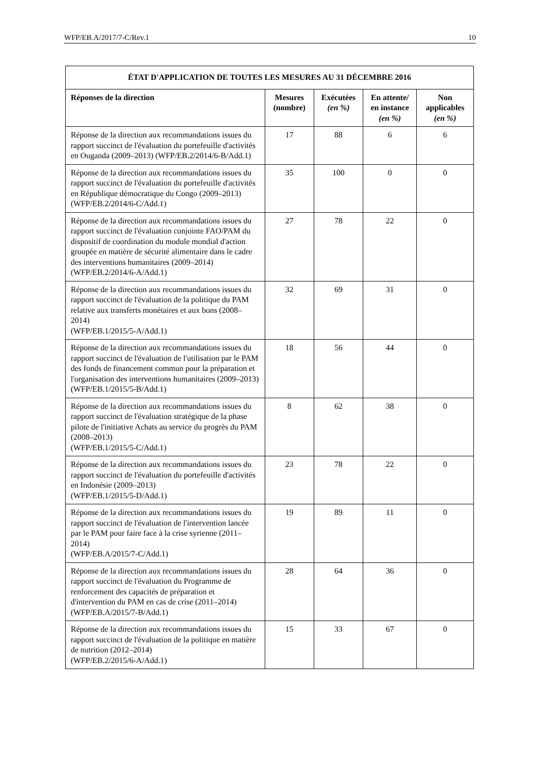WFP/EB.A/2017/7-C/Rev.1 10
| ÉTAT D'APPLICATION DE TOUTES LES MESURES AU 31 DÉCEMBRE 2016 | | | | |
| --- | --- | --- | --- | --- |
| Réponses de la direction | Mesures (nombre) | Exécutées (en %) | En attente/ en instance (en %) | Non applicables (en %) |
| Réponse de la direction aux recommandations issues du rapport succinct de l'évaluation du portefeuille d'activités en Ouganda (2009–2013) (WFP/EB.2/2014/6-B/Add.1) | 17 | 88 | 6 | 6 |
| Réponse de la direction aux recommandations issues du rapport succinct de l'évaluation du portefeuille d'activités en République démocratique du Congo (2009–2013) (WFP/EB.2/2014/6-C/Add.1) | 35 | 100 | 0 | 0 |
| Réponse de la direction aux recommandations issues du rapport succinct de l'évaluation conjointe FAO/PAM du dispositif de coordination du module mondial d'action groupée en matière de sécurité alimentaire dans le cadre des interventions humanitaires (2009–2014) (WFP/EB.2/2014/6-A/Add.1) | 27 | 78 | 22 | 0 |
| Réponse de la direction aux recommandations issues du rapport succinct de l'évaluation de la politique du PAM relative aux transferts monétaires et aux bons (2008–2014) (WFP/EB.1/2015/5-A/Add.1) | 32 | 69 | 31 | 0 |
| Réponse de la direction aux recommandations issues du rapport succinct de l'évaluation de l'utilisation par le PAM des fonds de financement commun pour la préparation et l'organisation des interventions humanitaires (2009–2013) (WFP/EB.1/2015/5-B/Add.1) | 18 | 56 | 44 | 0 |
| Réponse de la direction aux recommandations issues du rapport succinct de l'évaluation stratégique de la phase pilote de l'initiative Achats au service du progrès du PAM (2008–2013) (WFP/EB.1/2015/5-C/Add.1) | 8 | 62 | 38 | 0 |
| Réponse de la direction aux recommandations issues du rapport succinct de l'évaluation du portefeuille d'activités en Indonésie (2009–2013) (WFP/EB.1/2015/5-D/Add.1) | 23 | 78 | 22 | 0 |
| Réponse de la direction aux recommandations issues du rapport succinct de l'évaluation de l'intervention lancée par le PAM pour faire face à la crise syrienne (2011–2014) (WFP/EB.A/2015/7-C/Add.1) | 19 | 89 | 11 | 0 |
| Réponse de la direction aux recommandations issues du rapport succinct de l'évaluation du Programme de renforcement des capacités de préparation et d'intervention du PAM en cas de crise (2011–2014) (WFP/EB.A/2015/7-B/Add.1) | 28 | 64 | 36 | 0 |
| Réponse de la direction aux recommandations issues du rapport succinct de l'évaluation de la politique en matière de nutrition (2012–2014) (WFP/EB.2/2015/6-A/Add.1) | 15 | 33 | 67 | 0 |